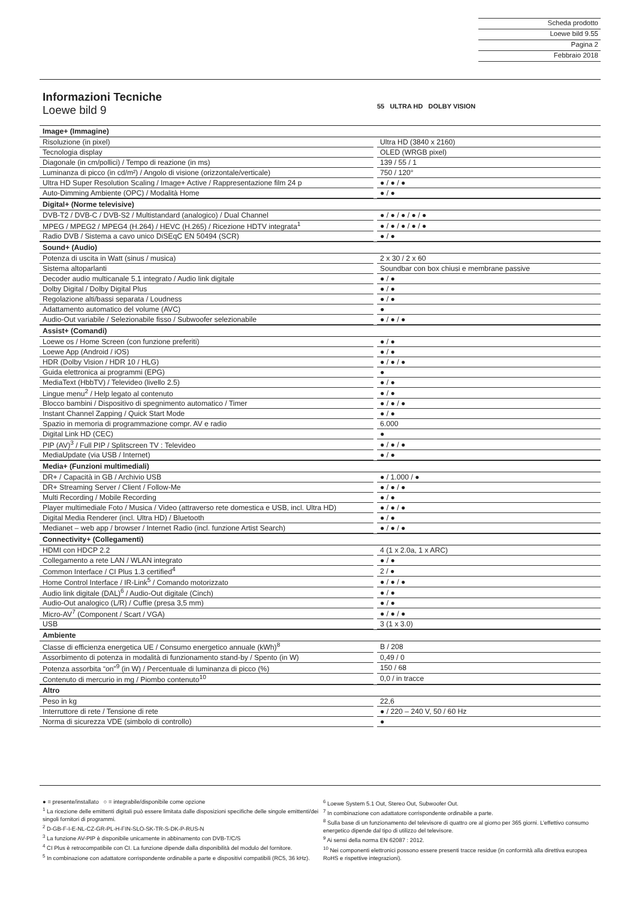Scheda prodotto
Loewe bild 9.55
Pagina 2
Febbraio 2018
55 ULTRA HD DOLBY VISION
Informazioni Tecniche
Loewe bild 9
| Image+ (Immagine) | | |
| Risoluzione (in pixel) | | Ultra HD (3840 x 2160) |
| Tecnologia display | | OLED (WRGB pixel) |
| Diagonale (in cm/pollici) / Tempo di reazione (in ms) | | 139 / 55 / 1 |
| Luminanza di picco (in cd/m²) / Angolo di visione (orizzontale/verticale) | | 750 / 120° |
| Ultra HD Super Resolution Scaling / Image+ Active / Rappresentazione film 24 p | | ● / ● / ● |
| Auto-Dimming Ambiente (OPC) / Modalità Home | | ● / ● |
| Digital+ (Norme televisive) | | |
| DVB-T2 / DVB-C / DVB-S2 / Multistandard (analogico) / Dual Channel | | ● / ● / ● / ● / ● |
| MPEG / MPEG2 / MPEG4 (H.264) / HEVC (H.265) / Ricezione HDTV integrata<sup>1</sup> | | ● / ● / ● / ● / ● |
| Radio DVB / Sistema a cavo unico DiSEqC EN 50494 (SCR) | | ● / ● |
| Sound+ (Audio) | | |
| Potenza di uscita in Watt (sinus / musica) | | 2 x 30 / 2 x 60 |
| Sistema altoparlanti | | Soundbar con box chiusi e membrane passive |
| Decoder audio multicanale 5.1 integrato / Audio link digitale | | ● / ● |
| Dolby Digital / Dolby Digital Plus | | ● / ● |
| Regolazione alti/bassi separata / Loudness | | ● / ● |
| Adattamento automatico del volume (AVC) | | ● |
| Audio-Out variabile / Selezionabile fisso / Subwoofer selezionabile | | ● / ● / ● |
| Assist+ (Comandi) | | |
| Loewe os / Home Screen (con funzione preferiti) | | ● / ● |
| Loewe App (Android / iOS) | | ● / ● |
| HDR (Dolby Vision / HDR 10 / HLG) | | ● / ● / ● |
| Guida elettronica ai programmi (EPG) | | ● |
| MediaText (HbbTV) / Televideo (livello 2.5) | | ● / ● |
| Lingue menu<sup>2</sup> / Help legato al contenuto | | ● / ● |
| Blocco bambini / Dispositivo di spegnimento automatico / Timer | | ● / ● / ● |
| Instant Channel Zapping / Quick Start Mode | | ● / ● |
| Spazio in memoria di programmazione compr. AV e radio | | 6.000 |
| Digital Link HD (CEC) | | ● |
| PIP (AV)<sup>3</sup> / Full PIP / Splitscreen TV : Televideo | | ● / ● / ● |
| MediaUpdate (via USB / Internet) | | ● / ● |
| Media+ (Funzioni multimediali) | | |
| DR+ / Capacità in GB / Archivio USB | | ● / 1.000 / ● |
| DR+ Streaming Server / Client / Follow-Me | | ● / ● / ● |
| Multi Recording / Mobile Recording | | ● / ● |
| Player multimediale Foto / Musica / Video (attraverso rete domestica e USB, incl. Ultra HD) | | ● / ● / ● |
| Digital Media Renderer (incl. Ultra HD) / Bluetooth | | ● / ● |
| Medianet – web app / browser / Internet Radio (incl. funzione Artist Search) | | ● / ● / ● |
| Connectivity+ (Collegamenti) | | |
| HDMI con HDCP 2.2 | | 4 (1 x 2.0a, 1 x ARC) |
| Collegamento a rete LAN / WLAN integrato | | ● / ● |
| Common Interface / CI Plus 1.3 certified<sup>4</sup> | | 2 / ● |
| Home Control Interface / IR-Link<sup>5</sup> / Comando motorizzato | | ● / ● / ● |
| Audio link digitale (DAL)<sup>6</sup> / Audio-Out digitale (Cinch) | | ● / ● |
| Audio-Out analogico (L/R) / Cuffie (presa 3,5 mm) | | ● / ● |
| Micro-AV<sup>7</sup> (Component / Scart / VGA) | | ● / ● / ● |
| USB | | 3 (1 x 3.0) |
| Ambiente | | |
| Classe di efficienza energetica UE / Consumo energetico annuale (kWh)<sup>8</sup> | | B / 208 |
| Assorbimento di potenza in modalità di funzionamento stand-by / Spento (in W) | | 0,49 / 0 |
| Potenza assorbita “on”<sup>9</sup> (in W) / Percentuale di luminanza di picco (%) | | 150 / 68 |
| Contenuto di mercurio in mg / Piombo contenuto<sup>10</sup> | | 0,0 / in tracce |
| Altro | | |
| Peso in kg | | 22,6 |
| Interruttore di rete / Tensione di rete | | ● / 220 – 240 V, 50 / 60 Hz |
| Norma di sicurezza VDE (simbolo di controllo) | | ● |
● = presente/installato ○ = integrabile/disponibile come opzione
<sup>1</sup> La ricezione delle emittenti digitali può essere limitata dalle disposizioni specifiche delle singole emittenti/dei singoli fornitori di programmi.
<sup>2</sup> D-GB-F-I-E-NL-CZ-GR-PL-H-FIN-SLO-SK-TR-S-DK-P-RUS-N
<sup>3</sup> La funzione AV-PIP è disponibile unicamente in abbinamento con DVB-T/C/S
<sup>4</sup> CI Plus è retrocompatibile con CI. La funzione dipende dalla disponibilità del modulo del fornitore.
<sup>5</sup> In combinazione con adattatore corrispondente ordinabile a parte e dispositivi compatibili (RC5, 36 kHz).
<sup>6</sup> Loewe System 5.1 Out, Stereo Out, Subwoofer Out.
<sup>7</sup> In combinazione con adattatore corrispondente ordinabile a parte.
<sup>8</sup> Sulla base di un funzionamento del televisore di quattro ore al giorno per 365 giorni. L’effettivo consumo energetico dipende dal tipo di utilizzo del televisore.
<sup>9</sup> Ai sensi della norma EN 62087 : 2012.
<sup>10</sup> Nei componenti elettronici possono essere presenti tracce residue (in conformità alla direttiva europea RoHS e rispettive integrazioni).